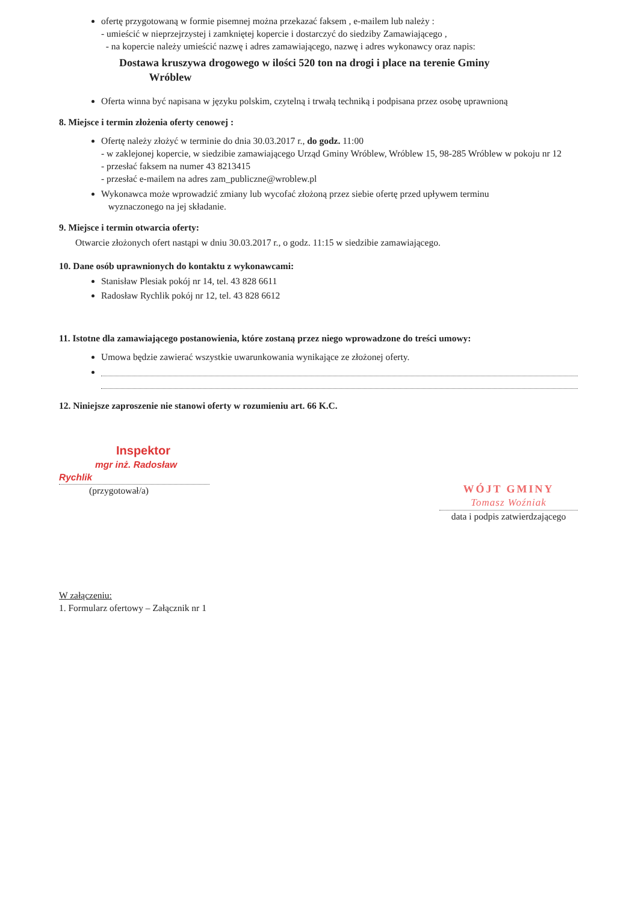ofertę przygotowaną w formie pisemnej można przekazać faksem , e-mailem lub należy :
- umieścić w nieprzejrzystej i zamkniętej kopercie i dostarczyć do siedziby Zamawiającego ,
- na kopercie należy umieścić nazwę i adres zamawiającego, nazwę i adres wykonawcy oraz napis:
Dostawa kruszywa drogowego w ilości 520 ton na drogi i place na terenie Gminy
Wróblew
Oferta winna być napisana w języku polskim, czytelną i trwałą techniką i podpisana przez osobę uprawnioną
8. Miejsce i termin złożenia oferty cenowej :
Ofertę należy złożyć w terminie do dnia 30.03.2017 r., do godz. 11:00
- w zaklejonej kopercie, w siedzibie zamawiającego Urząd Gminy Wróblew, Wróblew 15, 98-285 Wróblew w pokoju nr 12
- przesłać faksem na numer 43 8213415
- przesłać e-mailem na adres zam_publiczne@wroblew.pl
Wykonawca może wprowadzić zmiany lub wycofać złożoną przez siebie ofertę przed upływem terminu
wyznaczonego na jej składanie.
9. Miejsce i termin otwarcia oferty:
Otwarcie złożonych ofert nastąpi w dniu 30.03.2017 r., o godz. 11:15 w siedzibie zamawiającego.
10. Dane osób uprawnionych do kontaktu z wykonawcami:
Stanisław Plesiak pokój nr 14, tel. 43 828 6611
Radosław Rychlik pokój nr 12, tel. 43 828 6612
11. Istotne dla zamawiającego postanowienia, które zostaną przez niego wprowadzone do treści umowy:
Umowa będzie zawierać wszystkie uwarunkowania wynikające ze złożonej oferty.
12. Niniejsze zaproszenie nie stanowi oferty w rozumieniu art. 66 K.C.
Inspektor
mgr inż. Radosław Rychlik
(przygotował/a)
WÓJT GMINY
Tomasz Woźniak
data i podpis zatwierdzającego
W załączeniu:
1. Formularz ofertowy – Załącznik nr 1